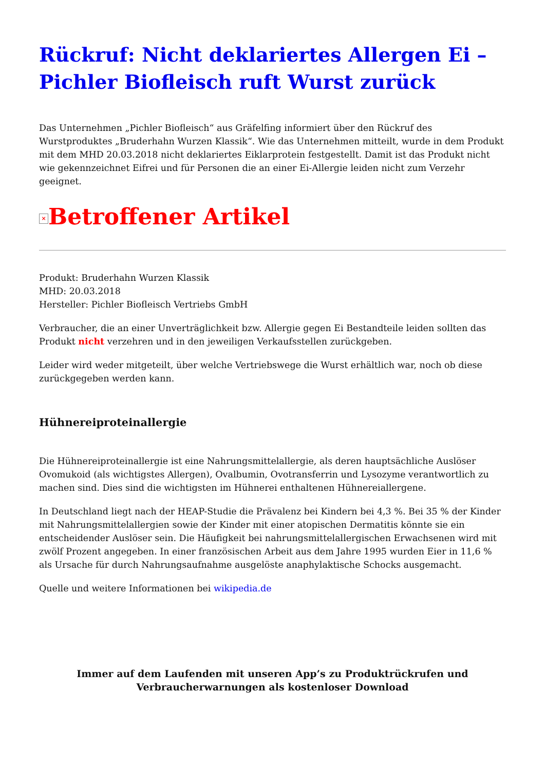Rückruf: Nicht deklariertes Allergen Ei – Pichler Biofleisch ruft Wurst zurück
Das Unternehmen „Pichler Biofleisch“ aus Gräfelfing informiert über den Rückruf des Wurstproduktes „Bruderhahn Wurzen Klassik“. Wie das Unternehmen mitteilt, wurde in dem Produkt mit dem MHD 20.03.2018 nicht deklariertes Eiklarprotein festgestellt. Damit ist das Produkt nicht wie gekennzeichnet Eifrei und für Personen die an einer Ei-Allergie leiden nicht zum Verzehr geeignet.
× Betroffener Artikel
Produkt: Bruderhahn Wurzen Klassik
MHD: 20.03.2018
Hersteller: Pichler Biofleisch Vertriebs GmbH
Verbraucher, die an einer Unverträglichkeit bzw. Allergie gegen Ei Bestandteile leiden sollten das Produkt nicht verzehren und in den jeweiligen Verkaufsstellen zurückgeben.
Leider wird weder mitgeteilt, über welche Vertriebswege die Wurst erhältlich war, noch ob diese zurückgegeben werden kann.
Hühnereiproteinallergie
Die Hühnereiproteinallergie ist eine Nahrungsmittelallergie, als deren hauptsächliche Auslöser Ovomukoid (als wichtigstes Allergen), Ovalbumin, Ovotransferrin und Lysozyme verantwortlich zu machen sind. Dies sind die wichtigsten im Hühnerei enthaltenen Hühnereiallergene.
In Deutschland liegt nach der HEAP-Studie die Prävalenz bei Kindern bei 4,3 %. Bei 35 % der Kinder mit Nahrungsmittelallergien sowie der Kinder mit einer atopischen Dermatitis könnte sie ein entscheidender Auslöser sein. Die Häufigkeit bei nahrungsmittelallergischen Erwachsenen wird mit zwölf Prozent angegeben. In einer französischen Arbeit aus dem Jahre 1995 wurden Eier in 11,6 % als Ursache für durch Nahrungsaufnahme ausgelöste anaphylaktische Schocks ausgemacht.
Quelle und weitere Informationen bei wikipedia.de
Immer auf dem Laufenden mit unseren App’s zu Produktrückrufen und Verbraucherwarnungen als kostenloser Download